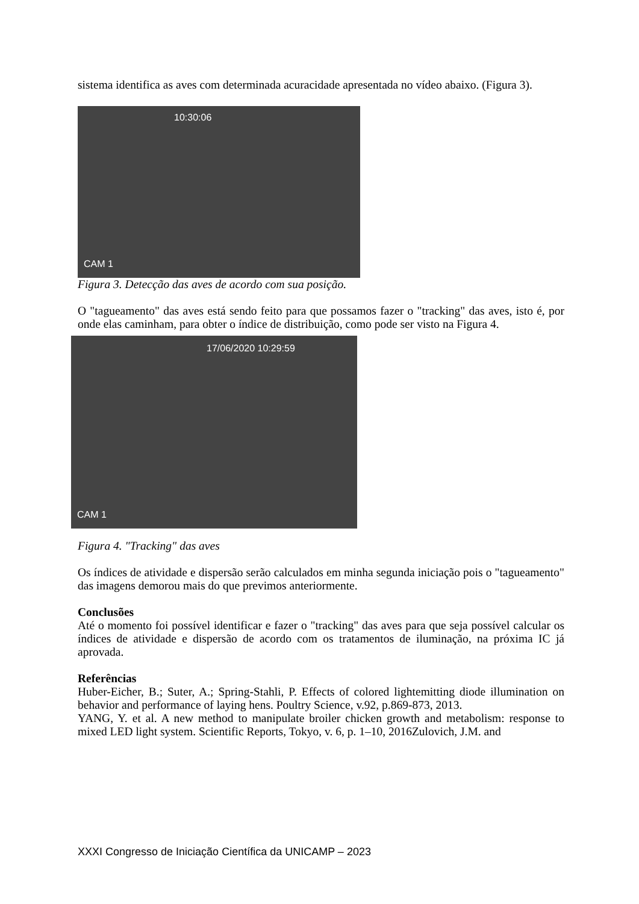sistema identifica as aves com determinada acuracidade apresentada no vídeo abaixo. (Figura 3).
CAM 1
10:30:06
Figura 3. Detecção das aves de acordo com sua posição.
O "tagueamento" das aves está sendo feito para que possamos fazer o "tracking" das aves, isto é, por onde elas caminham, para obter o índice de distribuição, como pode ser visto na Figura 4.
CAM 1
17/06/2020 10:29:59
Figura 4. "Tracking" das aves
Os índices de atividade e dispersão serão calculados em minha segunda iniciação pois o "tagueamento" das imagens demorou mais do que previmos anteriormente.
Conclusões
Até o momento foi possível identificar e fazer o "tracking" das aves para que seja possível calcular os índices de atividade e dispersão de acordo com os tratamentos de iluminação, na próxima IC já aprovada.
Referências
Huber-Eicher, B.; Suter, A.; Spring-Stahli, P. Effects of colored lightemitting diode illumination on behavior and performance of laying hens. Poultry Science, v.92, p.869-873, 2013.
YANG, Y. et al. A new method to manipulate broiler chicken growth and metabolism: response to mixed LED light system. Scientific Reports, Tokyo, v. 6, p. 1–10, 2016Zulovich, J.M. and
XXXI Congresso de Iniciação Científica da UNICAMP – 2023